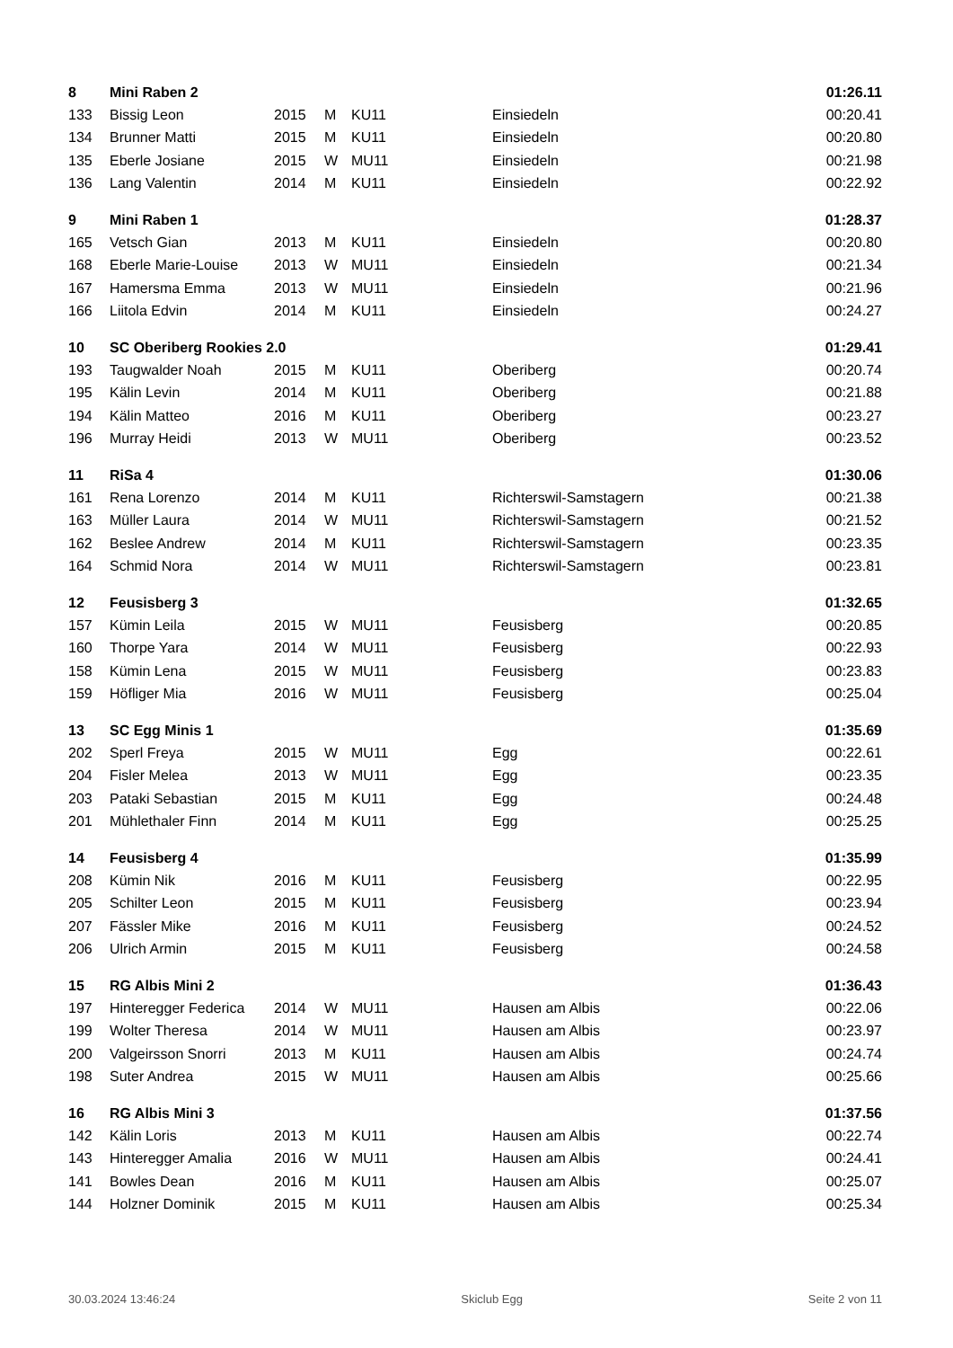| 8 | Mini Raben 2 | | | | | 01:26.11 |
| 133 | Bissig Leon | 2015 | M | KU11 | Einsiedeln | 00:20.41 |
| 134 | Brunner Matti | 2015 | M | KU11 | Einsiedeln | 00:20.80 |
| 135 | Eberle Josiane | 2015 | W | MU11 | Einsiedeln | 00:21.98 |
| 136 | Lang Valentin | 2014 | M | KU11 | Einsiedeln | 00:22.92 |
| 9 | Mini Raben 1 | | | | | 01:28.37 |
| 165 | Vetsch Gian | 2013 | M | KU11 | Einsiedeln | 00:20.80 |
| 168 | Eberle Marie-Louise | 2013 | W | MU11 | Einsiedeln | 00:21.34 |
| 167 | Hamersma Emma | 2013 | W | MU11 | Einsiedeln | 00:21.96 |
| 166 | Liitola Edvin | 2014 | M | KU11 | Einsiedeln | 00:24.27 |
| 10 | SC Oberiberg Rookies 2.0 | | | | | 01:29.41 |
| 193 | Taugwalder Noah | 2015 | M | KU11 | Oberiberg | 00:20.74 |
| 195 | Kälin Levin | 2014 | M | KU11 | Oberiberg | 00:21.88 |
| 194 | Kälin Matteo | 2016 | M | KU11 | Oberiberg | 00:23.27 |
| 196 | Murray Heidi | 2013 | W | MU11 | Oberiberg | 00:23.52 |
| 11 | RiSa 4 | | | | | 01:30.06 |
| 161 | Rena Lorenzo | 2014 | M | KU11 | Richterswil-Samstagern | 00:21.38 |
| 163 | Müller Laura | 2014 | W | MU11 | Richterswil-Samstagern | 00:21.52 |
| 162 | Beslee Andrew | 2014 | M | KU11 | Richterswil-Samstagern | 00:23.35 |
| 164 | Schmid Nora | 2014 | W | MU11 | Richterswil-Samstagern | 00:23.81 |
| 12 | Feusisberg 3 | | | | | 01:32.65 |
| 157 | Kümin Leila | 2015 | W | MU11 | Feusisberg | 00:20.85 |
| 160 | Thorpe Yara | 2014 | W | MU11 | Feusisberg | 00:22.93 |
| 158 | Kümin Lena | 2015 | W | MU11 | Feusisberg | 00:23.83 |
| 159 | Höfliger Mia | 2016 | W | MU11 | Feusisberg | 00:25.04 |
| 13 | SC Egg Minis 1 | | | | | 01:35.69 |
| 202 | Sperl Freya | 2015 | W | MU11 | Egg | 00:22.61 |
| 204 | Fisler Melea | 2013 | W | MU11 | Egg | 00:23.35 |
| 203 | Pataki Sebastian | 2015 | M | KU11 | Egg | 00:24.48 |
| 201 | Mühlethaler Finn | 2014 | M | KU11 | Egg | 00:25.25 |
| 14 | Feusisberg 4 | | | | | 01:35.99 |
| 208 | Kümin Nik | 2016 | M | KU11 | Feusisberg | 00:22.95 |
| 205 | Schilter Leon | 2015 | M | KU11 | Feusisberg | 00:23.94 |
| 207 | Fässler Mike | 2016 | M | KU11 | Feusisberg | 00:24.52 |
| 206 | Ulrich Armin | 2015 | M | KU11 | Feusisberg | 00:24.58 |
| 15 | RG Albis Mini 2 | | | | | 01:36.43 |
| 197 | Hinteregger Federica | 2014 | W | MU11 | Hausen am Albis | 00:22.06 |
| 199 | Wolter Theresa | 2014 | W | MU11 | Hausen am Albis | 00:23.97 |
| 200 | Valgeirsson Snorri | 2013 | M | KU11 | Hausen am Albis | 00:24.74 |
| 198 | Suter Andrea | 2015 | W | MU11 | Hausen am Albis | 00:25.66 |
| 16 | RG Albis Mini 3 | | | | | 01:37.56 |
| 142 | Kälin Loris | 2013 | M | KU11 | Hausen am Albis | 00:22.74 |
| 143 | Hinteregger Amalia | 2016 | W | MU11 | Hausen am Albis | 00:24.41 |
| 141 | Bowles Dean | 2016 | M | KU11 | Hausen am Albis | 00:25.07 |
| 144 | Holzner Dominik | 2015 | M | KU11 | Hausen am Albis | 00:25.34 |
30.03.2024 13:46:24 Skiclub Egg Seite 2 von 11